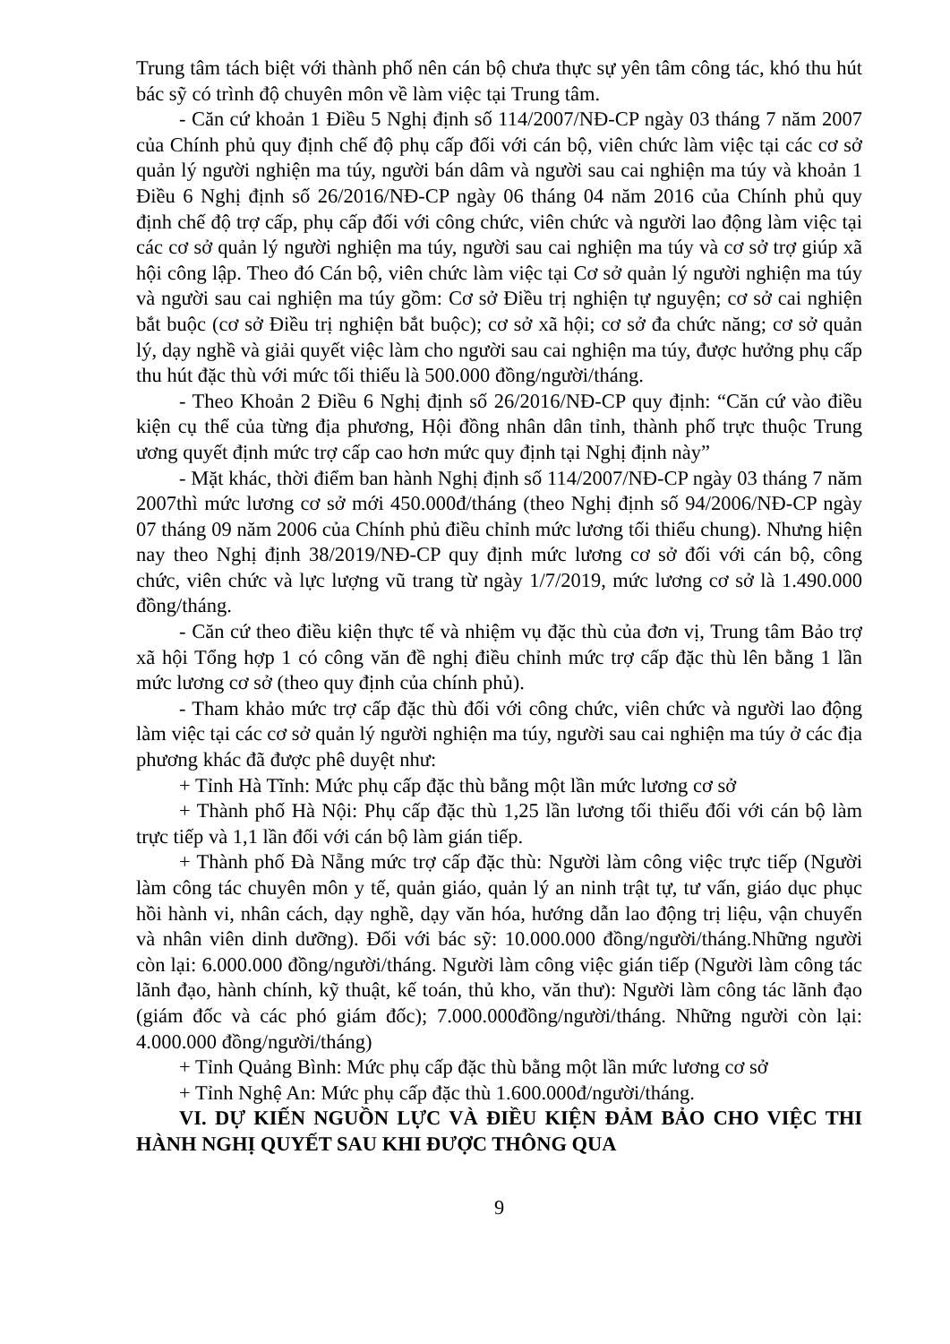Trung tâm tách biệt với thành phố nên cán bộ chưa thực sự yên tâm công tác, khó thu hút bác sỹ có trình độ chuyên môn về làm việc tại Trung tâm.
- Căn cứ khoản 1 Điều 5 Nghị định số 114/2007/NĐ-CP ngày 03 tháng 7 năm 2007 của Chính phủ quy định chế độ phụ cấp đối với cán bộ, viên chức làm việc tại các cơ sở quản lý người nghiện ma túy, người bán dâm và người sau cai nghiện ma túy và khoản 1 Điều 6 Nghị định số 26/2016/NĐ-CP ngày 06 tháng 04 năm 2016 của Chính phủ quy định chế độ trợ cấp, phụ cấp đối với công chức, viên chức và người lao động làm việc tại các cơ sở quản lý người nghiện ma túy, người sau cai nghiện ma túy và cơ sở trợ giúp xã hội công lập. Theo đó Cán bộ, viên chức làm việc tại Cơ sở quản lý người nghiện ma túy và người sau cai nghiện ma túy gồm: Cơ sở Điều trị nghiện tự nguyện; cơ sở cai nghiện bắt buộc (cơ sở Điều trị nghiện bắt buộc); cơ sở xã hội; cơ sở đa chức năng; cơ sở quản lý, dạy nghề và giải quyết việc làm cho người sau cai nghiện ma túy, được hưởng phụ cấp thu hút đặc thù với mức tối thiểu là 500.000 đồng/người/tháng.
- Theo Khoản 2 Điều 6 Nghị định số 26/2016/NĐ-CP quy định: “Căn cứ vào điều kiện cụ thể của từng địa phương, Hội đồng nhân dân tỉnh, thành phố trực thuộc Trung ương quyết định mức trợ cấp cao hơn mức quy định tại Nghị định này”
- Mặt khác, thời điểm ban hành Nghị định số 114/2007/NĐ-CP ngày 03 tháng 7 năm 2007thì mức lương cơ sở mới 450.000đ/tháng (theo Nghị định số 94/2006/NĐ-CP ngày 07 tháng 09 năm 2006 của Chính phủ điều chỉnh mức lương tối thiểu chung). Nhưng hiện nay theo Nghị định 38/2019/NĐ-CP quy định mức lương cơ sở đối với cán bộ, công chức, viên chức và lực lượng vũ trang từ ngày 1/7/2019, mức lương cơ sở là 1.490.000 đồng/tháng.
- Căn cứ theo điều kiện thực tế và nhiệm vụ đặc thù của đơn vị, Trung tâm Bảo trợ xã hội Tổng hợp 1 có công văn đề nghị điều chỉnh mức trợ cấp đặc thù lên bằng 1 lần mức lương cơ sở (theo quy định của chính phủ).
- Tham khảo mức trợ cấp đặc thù đối với công chức, viên chức và người lao động làm việc tại các cơ sở quản lý người nghiện ma túy, người sau cai nghiện ma túy ở các địa phương khác đã được phê duyệt như:
+ Tỉnh Hà Tĩnh: Mức phụ cấp đặc thù bằng một lần mức lương cơ sở
+ Thành phố Hà Nội: Phụ cấp đặc thù 1,25 lần lương tối thiểu đối với cán bộ làm trực tiếp và 1,1 lần đối với cán bộ làm gián tiếp.
+ Thành phố Đà Nẵng mức trợ cấp đặc thù: Người làm công việc trực tiếp (Người làm công tác chuyên môn y tế, quản giáo, quản lý an ninh trật tự, tư vấn, giáo dục phục hồi hành vi, nhân cách, dạy nghề, dạy văn hóa, hướng dẫn lao động trị liệu, vận chuyển và nhân viên dinh dưỡng). Đối với bác sỹ: 10.000.000 đồng/người/tháng.Những người còn lại: 6.000.000 đồng/người/tháng. Người làm công việc gián tiếp (Người làm công tác lãnh đạo, hành chính, kỹ thuật, kế toán, thủ kho, văn thư): Người làm công tác lãnh đạo (giám đốc và các phó giám đốc); 7.000.000đồng/người/tháng. Những người còn lại: 4.000.000 đồng/người/tháng)
+ Tỉnh Quảng Bình: Mức phụ cấp đặc thù bằng một lần mức lương cơ sở
+ Tỉnh Nghệ An: Mức phụ cấp đặc thù 1.600.000đ/người/tháng.
VI. DỰ KIẾN NGUỒN LỰC VÀ ĐIỀU KIỆN ĐẢM BẢO CHO VIỆC THI HÀNH NGHỊ QUYẾT SAU KHI ĐƯỢC THÔNG QUA
9